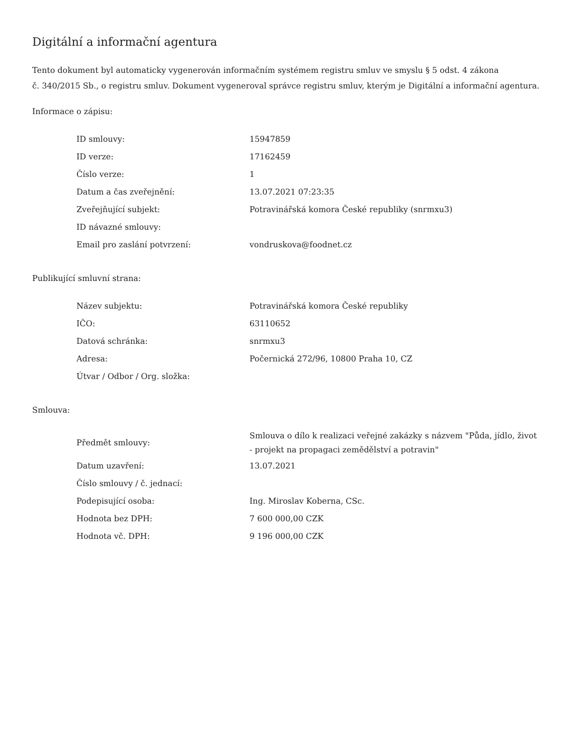Digitální a informační agentura
Tento dokument byl automaticky vygenerován informačním systémem registru smluv ve smyslu § 5 odst. 4 zákona
č. 340/2015 Sb., o registru smluv. Dokument vygeneroval správce registru smluv, kterým je Digitální a informační agentura.
Informace o zápisu:
| ID smlouvy: | 15947859 |
| ID verze: | 17162459 |
| Číslo verze: | 1 |
| Datum a čas zveřejnění: | 13.07.2021 07:23:35 |
| Zveřejňující subjekt: | Potravinářská komora České republiky (snrmxu3) |
| ID návazné smlouvy: | |
| Email pro zaslání potvrzení: | vondruskova@foodnet.cz |
Publikující smluvní strana:
| Název subjektu: | Potravinářská komora České republiky |
| IČO: | 63110652 |
| Datová schránka: | snrmxu3 |
| Adresa: | Počernická 272/96, 10800 Praha 10, CZ |
| Útvar / Odbor / Org. složka: | |
Smlouva:
| Předmět smlouvy: | Smlouva o dílo k realizaci veřejné zakázky s názvem "Půda, jídlo, život - projekt na propagaci zemědělství a potravin" |
| Datum uzavření: | 13.07.2021 |
| Číslo smlouvy / č. jednací: | |
| Podepisující osoba: | Ing. Miroslav Koberna, CSc. |
| Hodnota bez DPH: | 7 600 000,00 CZK |
| Hodnota vč. DPH: | 9 196 000,00 CZK |